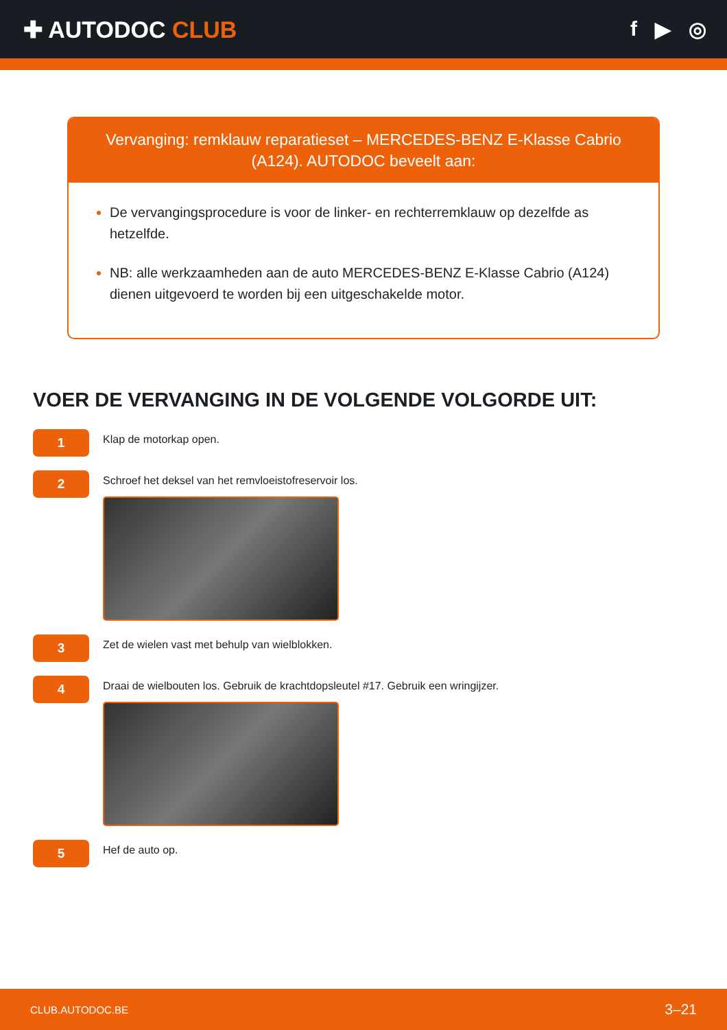✚ AUTODOC CLUB f ▶ ◎
Vervanging: remklauw reparatieset – MERCEDES-BENZ E-Klasse Cabrio (A124). AUTODOC beveelt aan:
De vervangingsprocedure is voor de linker- en rechterremklauw op dezelfde as hetzelfde.
NB: alle werkzaamheden aan de auto MERCEDES-BENZ E-Klasse Cabrio (A124) dienen uitgevoerd te worden bij een uitgeschakelde motor.
VOER DE VERVANGING IN DE VOLGENDE VOLGORDE UIT:
1
Klap de motorkap open.
2
Schroef het deksel van het remvloeistofreservoir los.
3
Zet de wielen vast met behulp van wielblokken.
4
Draai de wielbouten los. Gebruik de krachtdopsleutel #17. Gebruik een wringijzer.
5
Hef de auto op.
CLUB.AUTODOC.BE 3–21